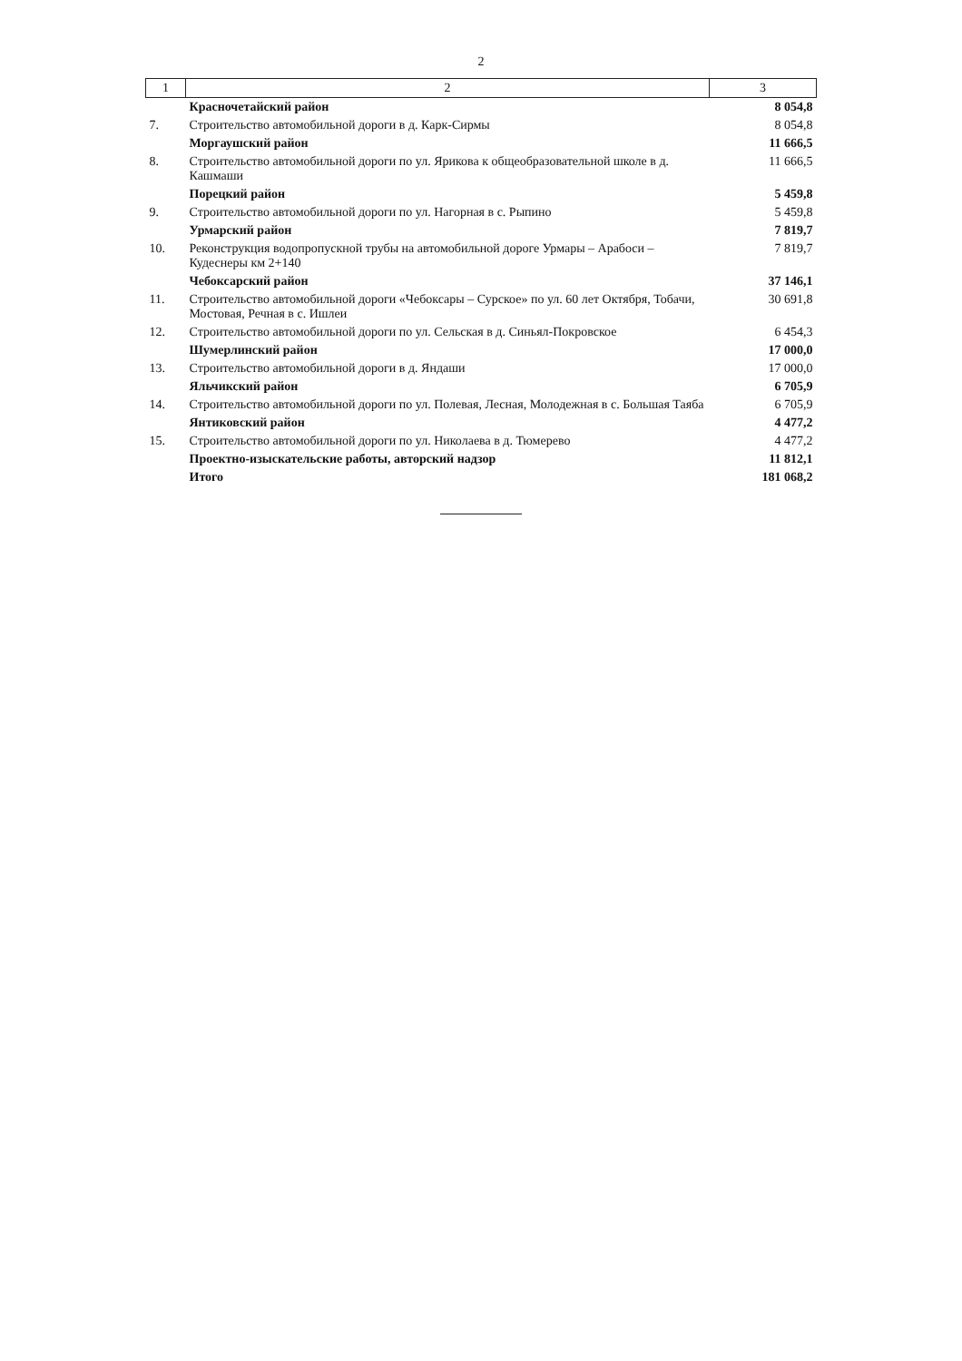2
| 1 | 2 | 3 |
| --- | --- | --- |
| | Красночетайский район | 8 054,8 |
| 7. | Строительство автомобильной дороги в д. Карк-Сирмы | 8 054,8 |
| | Моргаушский район | 11 666,5 |
| 8. | Строительство автомобильной дороги по ул. Ярикова к общеобразовательной школе в д. Кашмаши | 11 666,5 |
| | Порецкий район | 5 459,8 |
| 9. | Строительство автомобильной дороги по ул. Нагорная в с. Рыпино | 5 459,8 |
| | Урмарский район | 7 819,7 |
| 10. | Реконструкция водопропускной трубы на автомобильной дороге Урмары – Арабоси – Кудеснеры км 2+140 | 7 819,7 |
| | Чебоксарский район | 37 146,1 |
| 11. | Строительство автомобильной дороги «Чебоксары – Сурское» по ул. 60 лет Октября, Тобачи, Мостовая, Речная в с. Ишлеи | 30 691,8 |
| 12. | Строительство автомобильной дороги по ул. Сельская в д. Синьял-Покровское | 6 454,3 |
| | Шумерлинский район | 17 000,0 |
| 13. | Строительство автомобильной дороги в д. Яндаши | 17 000,0 |
| | Яльчикский район | 6 705,9 |
| 14. | Строительство автомобильной дороги по ул. Полевая, Лесная, Молодежная в с. Большая Таяба | 6 705,9 |
| | Янтиковский район | 4 477,2 |
| 15. | Строительство автомобильной дороги по ул. Николаева в д. Тюмерево | 4 477,2 |
| | Проектно-изыскательские работы, авторский надзор | 11 812,1 |
| | Итого | 181 068,2 |